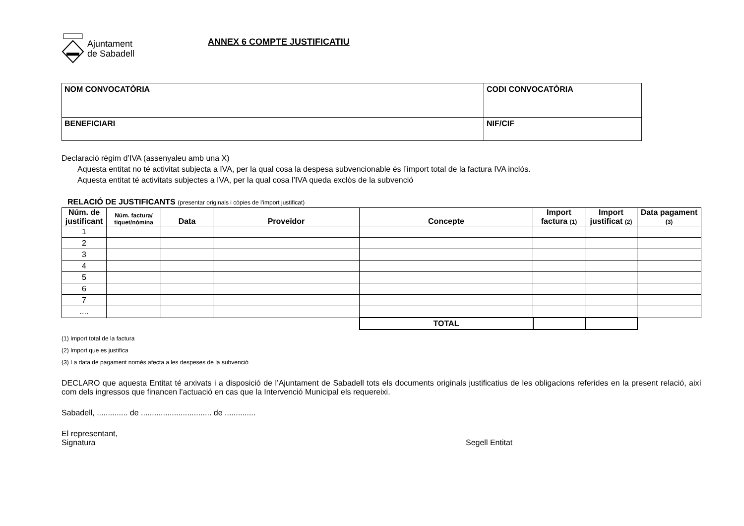Ajuntament
de Sabadell
ANNEX 6 COMPTE JUSTIFICATIU
| NOM CONVOCATÒRIA | CODI CONVOCATÒRIA |
| BENEFICIARI | NIF/CIF |
Declaració règim d’IVA (assenyaleu amb una X)
Aquesta entitat no té activitat subjecta a IVA, per la qual cosa la despesa subvencionable és l’import total de la factura IVA inclòs.
Aquesta entitat té activitats subjectes a IVA, per la qual cosa l’IVA queda exclòs de la subvenció
RELACIÓ DE JUSTIFICANTS (presentar originals i còpies de l’import justificat)
| Núm. de justificant | Núm. factura/ tiquet/nòmina | Data | Proveïdor | Concepte | Import factura (1) | Import justificat (2) | Data pagament (3) |
| --- | --- | --- | --- | --- | --- | --- | --- |
| 1 | | | | | | | |
| 2 | | | | | | | |
| 3 | | | | | | | |
| 4 | | | | | | | |
| 5 | | | | | | | |
| 6 | | | | | | | |
| 7 | | | | | | | |
| .... | | | | | | | |
| | | | | TOTAL | | | |
(1) Import total de la factura
(2) Import que es justifica
(3) La data de pagament només afecta a les despeses de la subvenció
DECLARO que aquesta Entitat té arxivats i a disposició de l’Ajuntament de Sabadell tots els documents originals justificatius de les obligacions referides en la present relació, així com dels ingressos que financen l’actuació en cas que la Intervenció Municipal els requereixi.
Sabadell, .............. de ................................ de ..............
El representant,
Signatura Segell Entitat